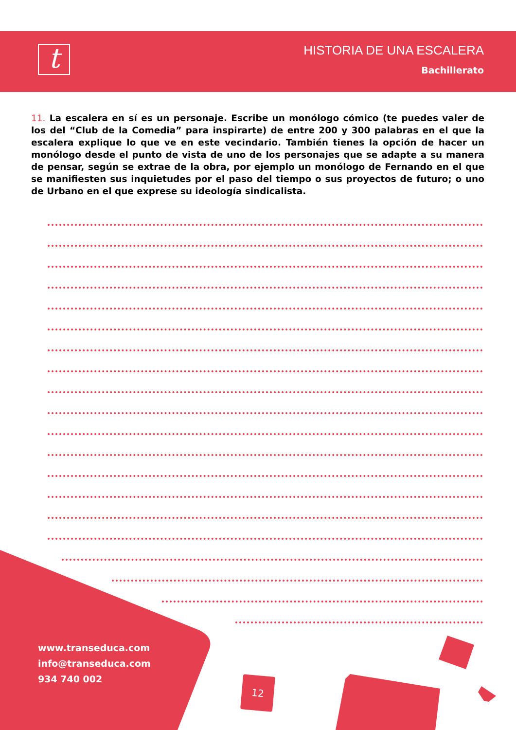t
HISTORIA DE UNA ESCALERA
Bachillerato
11. La escalera en sí es un personaje. Escribe un monólogo cómico (te puedes valer de los del “Club de la Comedia” para inspirarte) de entre 200 y 300 palabras en el que la escalera explique lo que ve en este vecindario. También tienes la opción de hacer un monólogo desde el punto de vista de uno de los personajes que se adapte a su manera de pensar, según se extrae de la obra, por ejemplo un monólogo de Fernando en el que se manifiesten sus inquietudes por el paso del tiempo o sus proyectos de futuro; o uno de Urbano en el que exprese su ideología sindicalista.
www.transeduca.com
info@transeduca.com
934 740 002
12